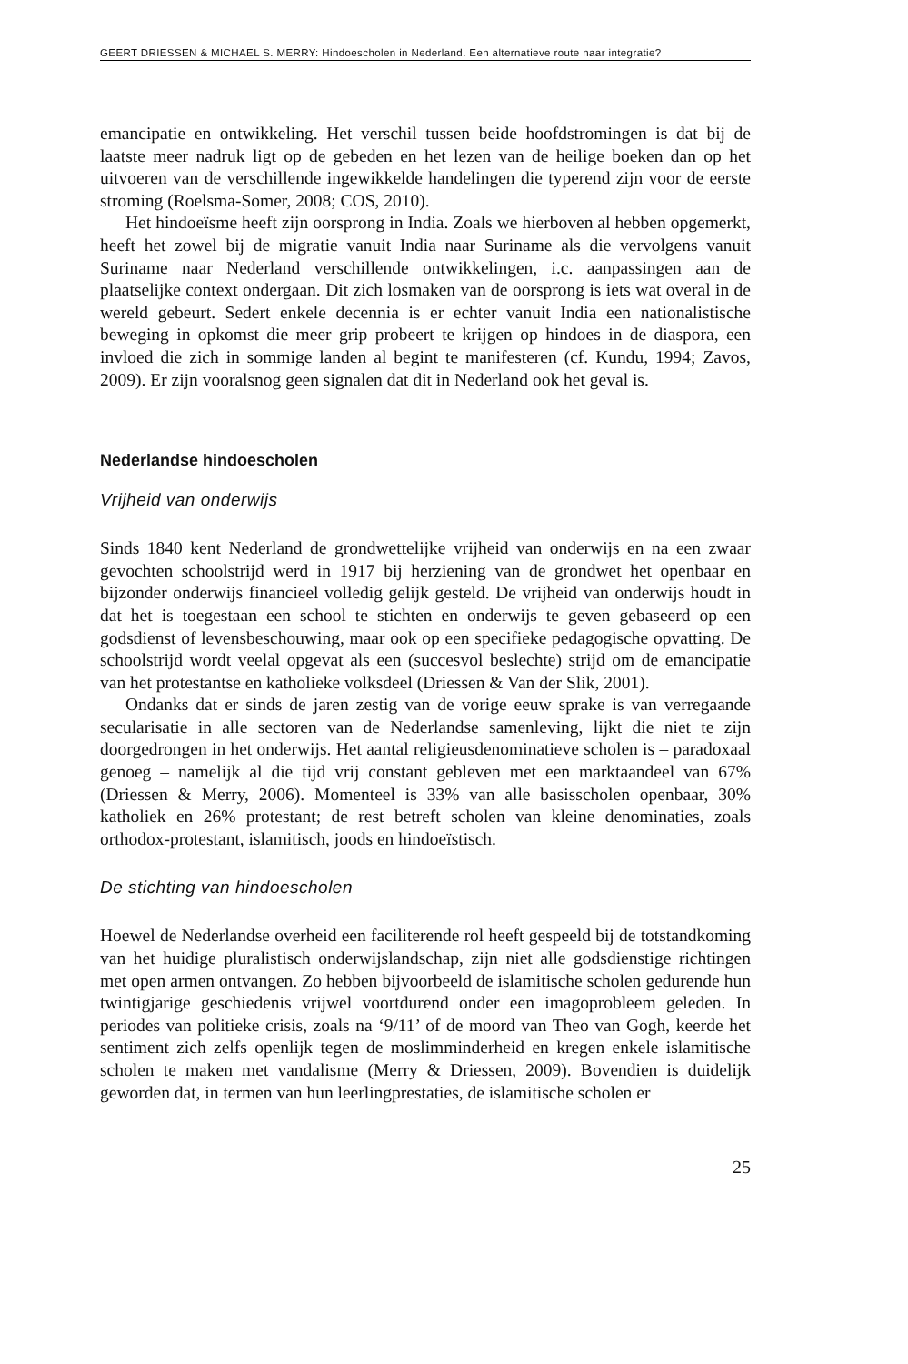GEERT DRIESSEN & MICHAEL S. MERRY: Hindoescholen in Nederland. Een alternatieve route naar integratie?
emancipatie en ontwikkeling. Het verschil tussen beide hoofdstromingen is dat bij de laatste meer nadruk ligt op de gebeden en het lezen van de heilige boeken dan op het uitvoeren van de verschillende ingewikkelde handelingen die typerend zijn voor de eerste stroming (Roelsma-Somer, 2008; COS, 2010).
Het hindoeïsme heeft zijn oorsprong in India. Zoals we hierboven al hebben opgemerkt, heeft het zowel bij de migratie vanuit India naar Suriname als die vervolgens vanuit Suriname naar Nederland verschillende ontwikkelingen, i.c. aanpassingen aan de plaatselijke context ondergaan. Dit zich losmaken van de oorsprong is iets wat overal in de wereld gebeurt. Sedert enkele decennia is er echter vanuit India een nationalistische beweging in opkomst die meer grip probeert te krijgen op hindoes in de diaspora, een invloed die zich in sommige landen al begint te manifesteren (cf. Kundu, 1994; Zavos, 2009). Er zijn vooralsnog geen signalen dat dit in Nederland ook het geval is.
Nederlandse hindoescholen
Vrijheid van onderwijs
Sinds 1840 kent Nederland de grondwettelijke vrijheid van onderwijs en na een zwaar gevochten schoolstrijd werd in 1917 bij herziening van de grondwet het openbaar en bijzonder onderwijs financieel volledig gelijk gesteld. De vrijheid van onderwijs houdt in dat het is toegestaan een school te stichten en onderwijs te geven gebaseerd op een godsdienst of levensbeschouwing, maar ook op een specifieke pedagogische opvatting. De schoolstrijd wordt veelal opgevat als een (succesvol beslechte) strijd om de emancipatie van het protestantse en katholieke volksdeel (Driessen & Van der Slik, 2001).
Ondanks dat er sinds de jaren zestig van de vorige eeuw sprake is van verregaande secularisatie in alle sectoren van de Nederlandse samenleving, lijkt die niet te zijn doorgedrongen in het onderwijs. Het aantal religieusdenominatieve scholen is – paradoxaal genoeg – namelijk al die tijd vrij constant gebleven met een marktaandeel van 67% (Driessen & Merry, 2006). Momenteel is 33% van alle basisscholen openbaar, 30% katholiek en 26% protestant; de rest betreft scholen van kleine denominaties, zoals orthodox-protestant, islamitisch, joods en hindoeïstisch.
De stichting van hindoescholen
Hoewel de Nederlandse overheid een faciliterende rol heeft gespeeld bij de totstandkoming van het huidige pluralistisch onderwijslandschap, zijn niet alle godsdienstige richtingen met open armen ontvangen. Zo hebben bijvoorbeeld de islamitische scholen gedurende hun twintigjarige geschiedenis vrijwel voortdurend onder een imagoprobleem geleden. In periodes van politieke crisis, zoals na ‘9/11’ of de moord van Theo van Gogh, keerde het sentiment zich zelfs openlijk tegen de moslimminderheid en kregen enkele islamitische scholen te maken met vandalisme (Merry & Driessen, 2009). Bovendien is duidelijk geworden dat, in termen van hun leerlingprestaties, de islamitische scholen er
25